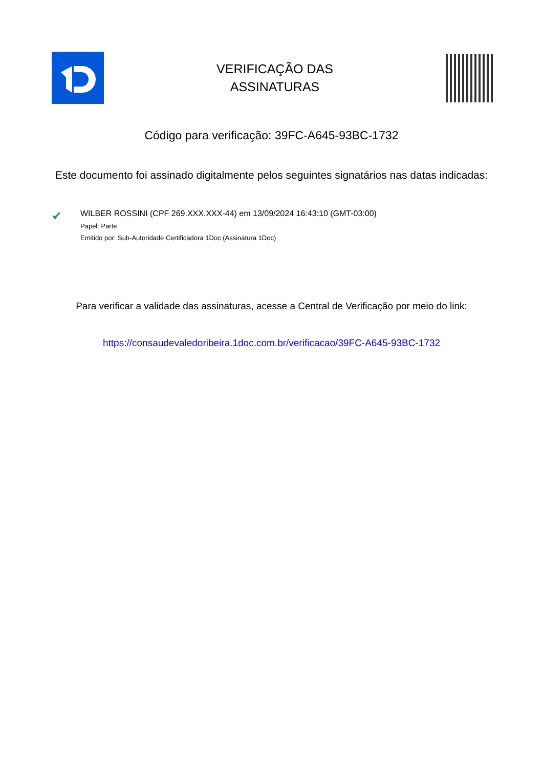VERIFICAÇÃO DAS
ASSINATURAS
Código para verificação: 39FC-A645-93BC-1732
Este documento foi assinado digitalmente pelos seguintes signatários nas datas indicadas:
✔
WILBER ROSSINI (CPF 269.XXX.XXX-44) em 13/09/2024 16:43:10 (GMT-03:00)
Papel: Parte
Emitido por: Sub-Autoridade Certificadora 1Doc (Assinatura 1Doc)
Para verificar a validade das assinaturas, acesse a Central de Verificação por meio do link:
https://consaudevaledoribeira.1doc.com.br/verificacao/39FC-A645-93BC-1732